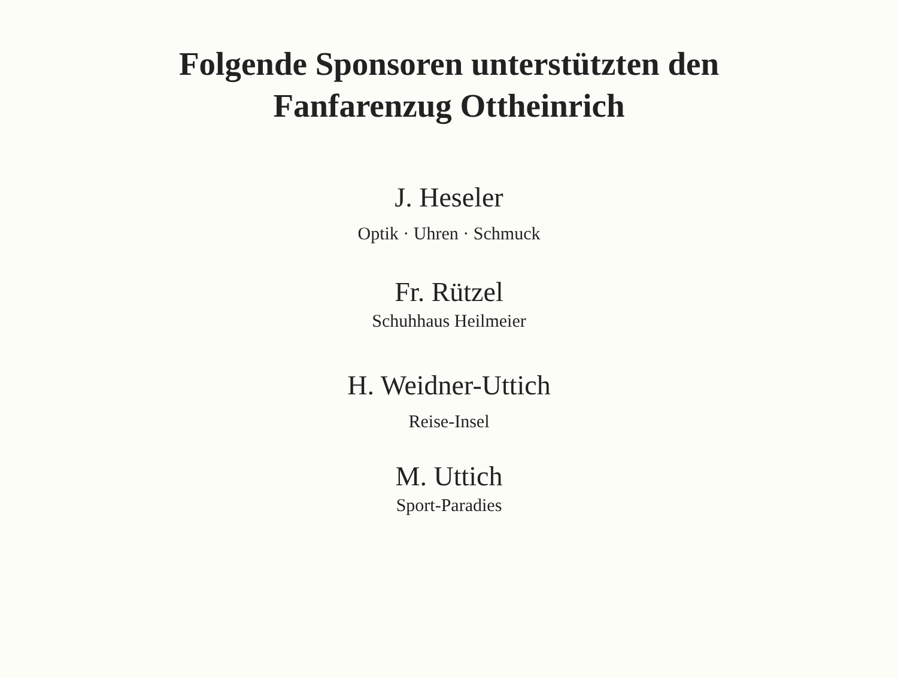Folgende Sponsoren unterstützten den
Fanfarenzug Ottheinrich
J. Heseler
Optik · Uhren · Schmuck
Fr. Rützel
Schuhhaus Heilmeier
H. Weidner-Uttich
Reise-Insel
M. Uttich
Sport-Paradies